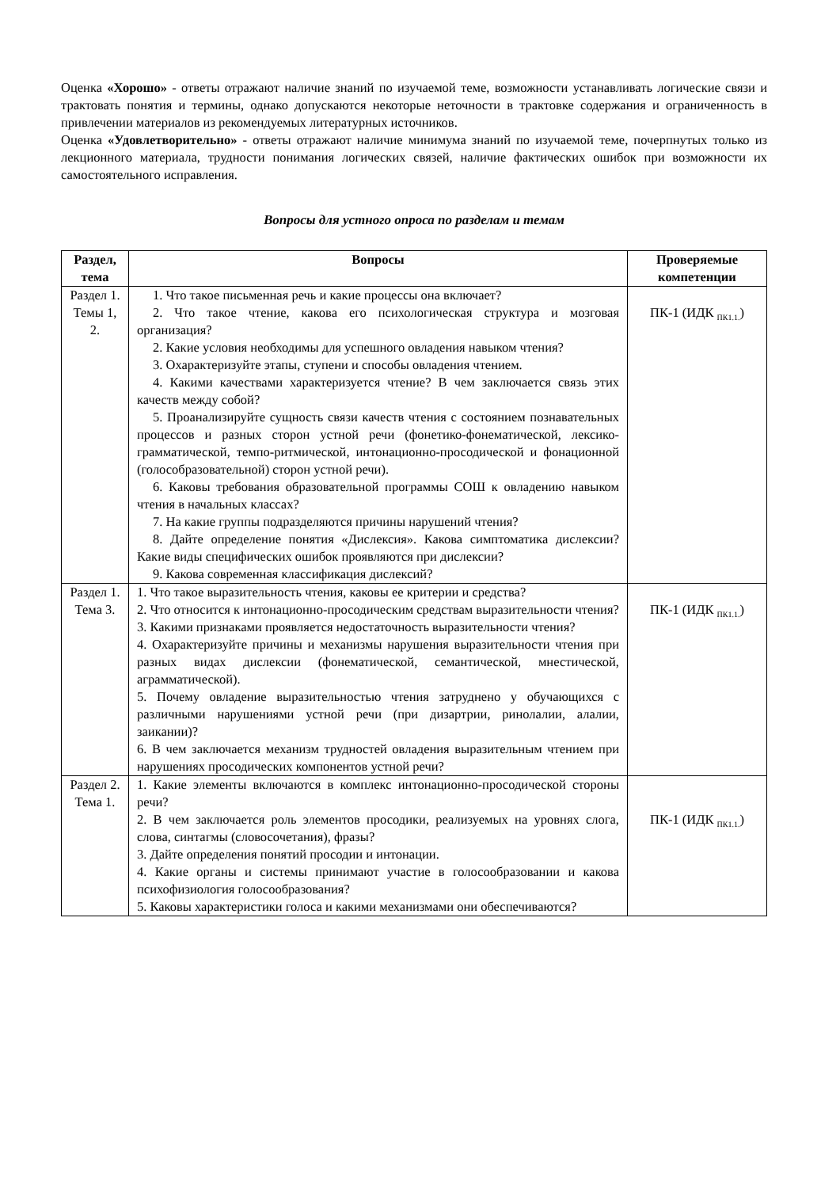Оценка «Хорошо» - ответы отражают наличие знаний по изучаемой теме, возможности устанавливать логические связи и трактовать понятия и термины, однако допускаются некоторые неточности в трактовке содержания и ограниченность в привлечении материалов из рекомендуемых литературных источников.
Оценка «Удовлетворительно» - ответы отражают наличие минимума знаний по изучаемой теме, почерпнутых только из лекционного материала, трудности понимания логических связей, наличие фактических ошибок при возможности их самостоятельного исправления.
Вопросы для устного опроса по разделам и темам
| Раздел, тема | Вопросы | Проверяемые компетенции |
| --- | --- | --- |
| Раздел 1. Темы 1, 2. | 1. Что такое письменная речь и какие процессы она включает? 2. Что такое чтение, какова его психологическая структура и мозговая организация? 2. Какие условия необходимы для успешного овладения навыком чтения? 3. Охарактеризуйте этапы, ступени и способы овладения чтением. 4. Какими качествами характеризуется чтение? В чем заключается связь этих качеств между собой? 5. Проанализируйте сущность связи качеств чтения с состоянием познавательных процессов и разных сторон устной речи (фонетико-фонематической, лексико-грамматической, темпо-ритмической, интонационно-просодической и фонационной (голособразовательной) сторон устной речи). 6. Каковы требования образовательной программы СОШ к овладению навыком чтения в начальных классах? 7. На какие группы подразделяются причины нарушений чтения? 8. Дайте определение понятия «Дислексия». Какова симптоматика дислексии? Какие виды специфических ошибок проявляются при дислексии? 9. Какова современная классификация дислексий? | ПК-1 (ИДК <sub>ПК1.1.</sub>) |
| Раздел 1. Тема 3. | 1. Что такое выразительность чтения, каковы ее критерии и средства? 2. Что относится к интонационно-просодическим средствам выразительности чтения? 3. Какими признаками проявляется недостаточность выразительности чтения? 4. Охарактеризуйте причины и механизмы нарушения выразительности чтения при разных видах дислексии (фонематической, семантической, мнестической, аграмматической). 5. Почему овладение выразительностью чтения затруднено у обучающихся с различными нарушениями устной речи (при дизартрии, ринолалии, алалии, заикании)? 6. В чем заключается механизм трудностей овладения выразительным чтением при нарушениях просодических компонентов устной речи? | ПК-1 (ИДК <sub>ПК1.1.</sub>) |
| Раздел 2. Тема 1. | 1. Какие элементы включаются в комплекс интонационно-просодической стороны речи? 2. В чем заключается роль элементов просодики, реализуемых на уровнях слога, слова, синтагмы (словосочетания), фразы? 3. Дайте определения понятий просодии и интонации. 4. Какие органы и системы принимают участие в голосообразовании и какова психофизиология голосообразования? 5. Каковы характеристики голоса и какими механизмами они обеспечиваются? | ПК-1 (ИДК <sub>ПК1.1.</sub>) |